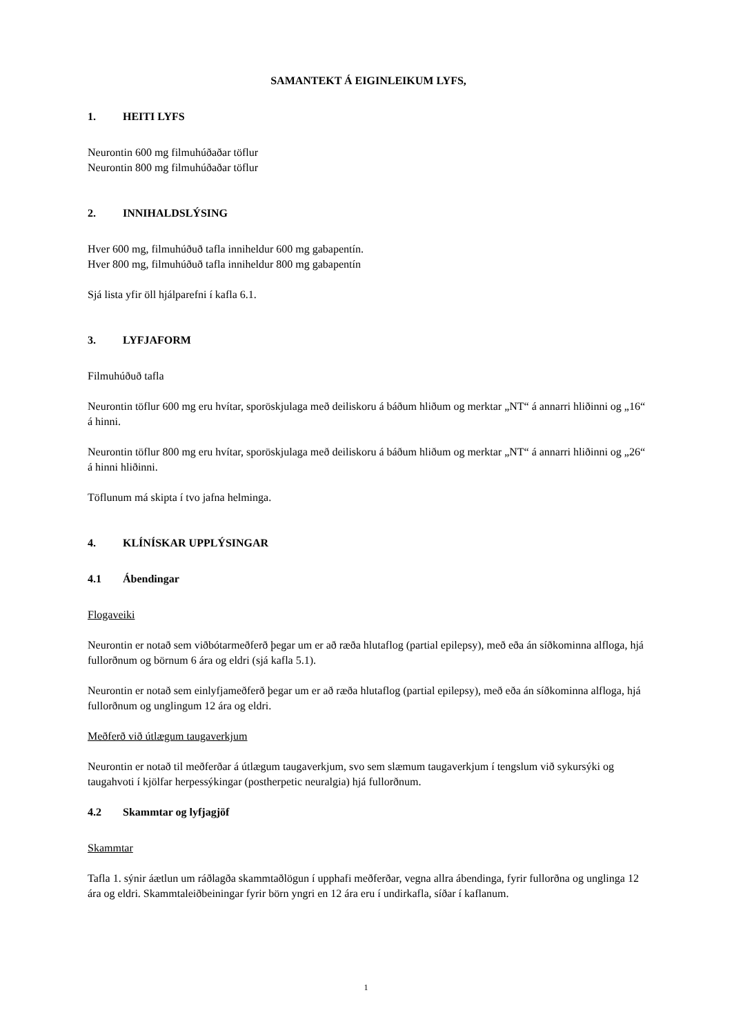SAMANTEKT Á EIGINLEIKUM LYFS,
1. HEITI LYFS
Neurontin 600 mg filmuhúðaðar töflur
Neurontin 800 mg filmuhúðaðar töflur
2. INNIHALDSLÝSING
Hver 600 mg, filmuhúðuð tafla inniheldur 600 mg gabapentín.
Hver 800 mg, filmuhúðuð tafla inniheldur 800 mg gabapentín
Sjá lista yfir öll hjálparefni í kafla 6.1.
3. LYFJAFORM
Filmuhúðuð tafla
Neurontin töflur 600 mg eru hvítar, sporöskjulaga með deiliskoru á báðum hliðum og merktar „NT“ á annarri hliðinni og „16“ á hinni.
Neurontin töflur 800 mg eru hvítar, sporöskjulaga með deiliskoru á báðum hliðum og merktar „NT“ á annarri hliðinni og „26“ á hinni hliðinni.
Töflunum má skipta í tvo jafna helminga.
4. KLÍNÍSKAR UPPLÝSINGAR
4.1 Ábendingar
Flogaveiki
Neurontin er notað sem viðbótarmeðferð þegar um er að ræða hlutaflog (partial epilepsy), með eða án síðkominna alfloga, hjá fullorðnum og börnum 6 ára og eldri (sjá kafla 5.1).
Neurontin er notað sem einlyfjameðferð þegar um er að ræða hlutaflog (partial epilepsy), með eða án síðkominna alfloga, hjá fullorðnum og unglingum 12 ára og eldri.
Meðferð við útlægum taugaverkjum
Neurontin er notað til meðferðar á útlægum taugaverkjum, svo sem slæmum taugaverkjum í tengslum við sykursýki og taugahvoti í kjölfar herpessýkingar (postherpetic neuralgia) hjá fullorðnum.
4.2 Skammtar og lyfjagjöf
Skammtar
Tafla 1. sýnir áætlun um ráðlagða skammtaðlögun í upphafi meðferðar, vegna allra ábendinga, fyrir fullorðna og unglinga 12 ára og eldri. Skammtaleiðbeiningar fyrir börn yngri en 12 ára eru í undirkafla, síðar í kaflanum.
1